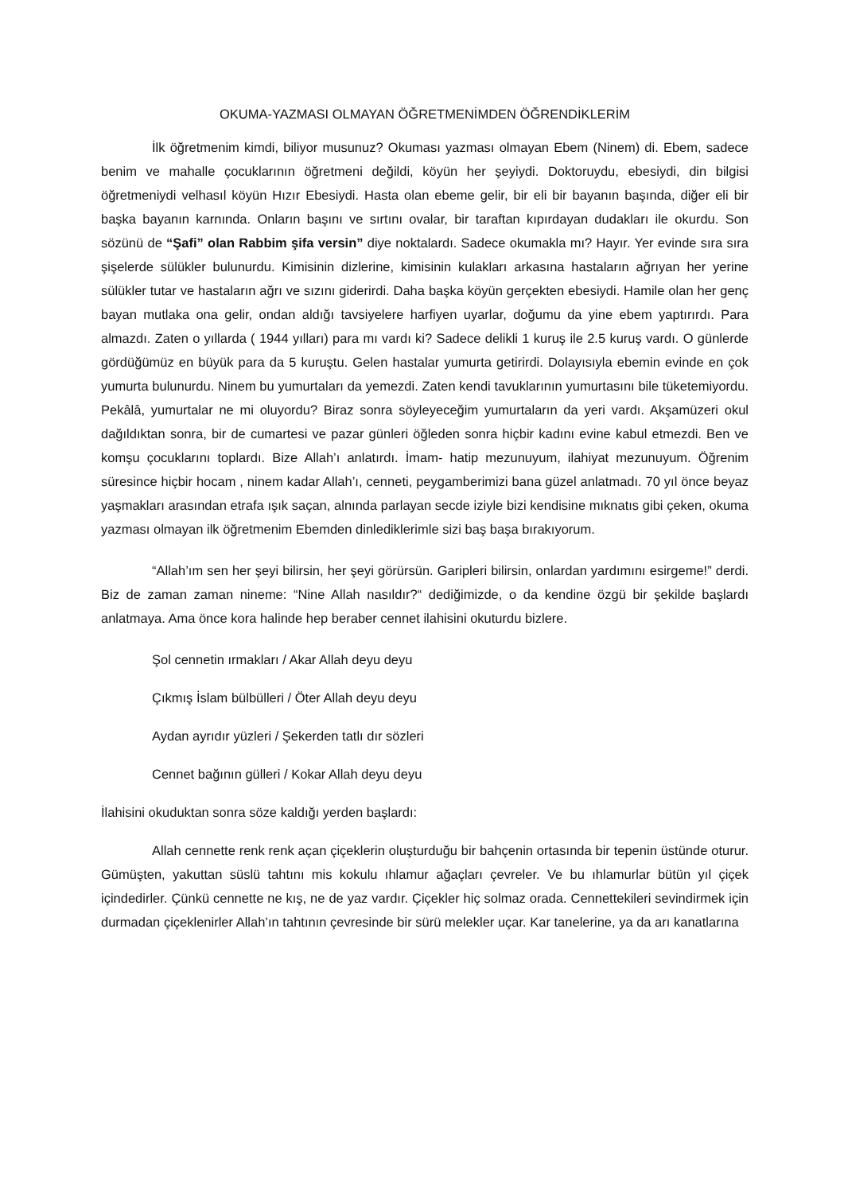OKUMA-YAZMASI OLMAYAN ÖĞRETMENİMDEN ÖĞRENDİKLERİM
İlk öğretmenim kimdi, biliyor musunuz? Okuması yazması olmayan Ebem (Ninem) di. Ebem, sadece benim ve mahalle çocuklarının öğretmeni değildi, köyün her şeyiydi. Doktoruydu, ebesiydi, din bilgisi öğretmeniydi velhasıl köyün Hızır Ebesiydi. Hasta olan ebeme gelir, bir eli bir bayanın başında, diğer eli bir başka bayanın karnında. Onların başını ve sırtını ovalar, bir taraftan kıpırdayan dudakları ile okurdu. Son sözünü de “Şafi” olan Rabbim şifa versin” diye noktalardı. Sadece okumakla mı? Hayır. Yer evinde sıra sıra şişelerde sülükler bulunurdu. Kimisinin dizlerine, kimisinin kulakları arkasına hastaların ağrıyan her yerine sülükler tutar ve hastaların ağrı ve sızını giderirdi. Daha başka köyün gerçekten ebesiydi. Hamile olan her genç bayan mutlaka ona gelir, ondan aldığı tavsiyelere harfiyen uyarlar, doğumu da yine ebem yaptırırdı. Para almazdı. Zaten o yıllarda ( 1944 yılları) para mı vardı ki? Sadece delikli 1 kuruş ile 2.5 kuruş vardı. O günlerde gördüğümüz en büyük para da 5 kuruştu. Gelen hastalar yumurta getirirdi. Dolayısıyla ebemin evinde en çok yumurta bulunurdu. Ninem bu yumurtaları da yemezdi. Zaten kendi tavuklarının yumurtasını bile tüketemiyordu. Pekâlâ, yumurtalar ne mi oluyordu? Biraz sonra söyleyeceğim yumurtaların da yeri vardı. Akşamüzeri okul dağıldıktan sonra, bir de cumartesi ve pazar günleri öğleden sonra hiçbir kadını evine kabul etmezdi. Ben ve komşu çocuklarını toplardı. Bize Allah’ı anlatırdı. İmam- hatip mezunuyum, ilahiyat mezunuyum. Öğrenim süresince hiçbir hocam , ninem kadar Allah’ı, cenneti, peygamberimizi bana güzel anlatmadı. 70 yıl önce beyaz yaşmakları arasından etrafa ışık saçan, alnında parlayan secde iziyle bizi kendisine mıknatıs gibi çeken, okuma yazması olmayan ilk öğretmenim Ebemden dinlediklerimle sizi baş başa bırakıyorum.
“Allah’ım sen her şeyi bilirsin, her şeyi görürsün. Garipleri bilirsin, onlardan yardımını esirgeme!” derdi. Biz de zaman zaman nineme: “Nine Allah nasıldır?“ dediğimizde, o da kendine özgü bir şekilde başlardı anlatmaya. Ama önce kora halinde hep beraber cennet ilahisini okuturdu bizlere.
Şol cennetin ırmakları / Akar Allah deyu deyu
Çıkmış İslam bülbülleri / Öter Allah deyu deyu
Aydan ayrıdır yüzleri / Şekerden tatlı dır sözleri
Cennet bağının gülleri / Kokar Allah deyu deyu
İlahisini okuduktan sonra söze kaldığı yerden başlardı:
Allah cennette renk renk açan çiçeklerin oluşturduğu bir bahçenin ortasında bir tepenin üstünde oturur. Gümüşten, yakuttan süslü tahtını mis kokulu ıhlamur ağaçları çevreler. Ve bu ıhlamurlar bütün yıl çiçek içindedirler. Çünkü cennette ne kış, ne de yaz vardır. Çiçekler hiç solmaz orada. Cennettekileri sevindirmek için durmadan çiçeklenirler Allah’ın tahtının çevresinde bir sürü melekler uçar. Kar tanelerine, ya da arı kanatlarına